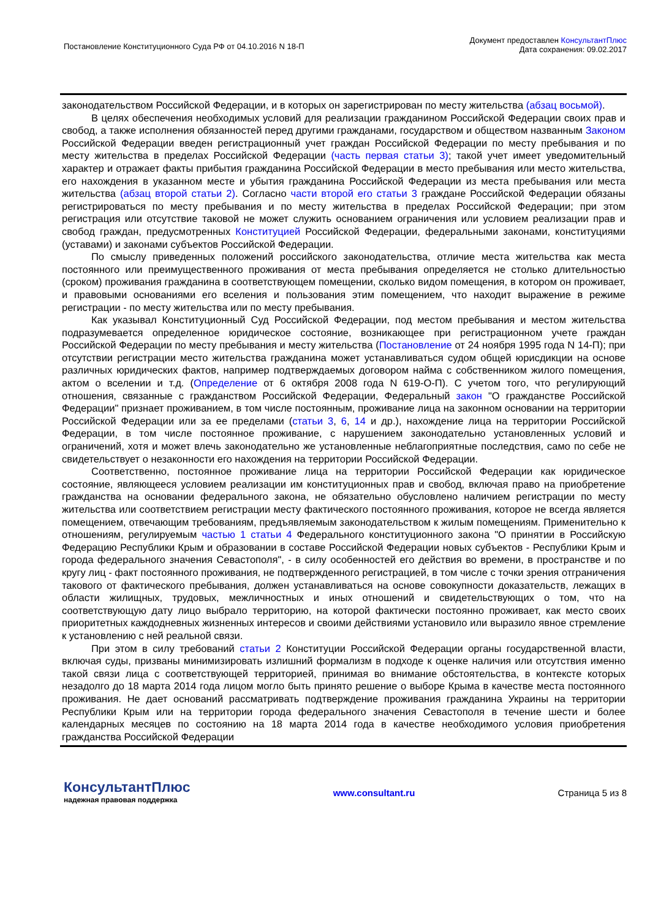Постановление Конституционного Суда РФ от 04.10.2016 N 18-П
Документ предоставлен КонсультантПлюс
Дата сохранения: 09.02.2017
законодательством Российской Федерации, и в которых он зарегистрирован по месту жительства (абзац восьмой).
В целях обеспечения необходимых условий для реализации гражданином Российской Федерации своих прав и свобод, а также исполнения обязанностей перед другими гражданами, государством и обществом названным Законом Российской Федерации введен регистрационный учет граждан Российской Федерации по месту пребывания и по месту жительства в пределах Российской Федерации (часть первая статьи 3); такой учет имеет уведомительный характер и отражает факты прибытия гражданина Российской Федерации в место пребывания или место жительства, его нахождения в указанном месте и убытия гражданина Российской Федерации из места пребывания или места жительства (абзац второй статьи 2). Согласно части второй его статьи 3 граждане Российской Федерации обязаны регистрироваться по месту пребывания и по месту жительства в пределах Российской Федерации; при этом регистрация или отсутствие таковой не может служить основанием ограничения или условием реализации прав и свобод граждан, предусмотренных Конституцией Российской Федерации, федеральными законами, конституциями (уставами) и законами субъектов Российской Федерации.
По смыслу приведенных положений российского законодательства, отличие места жительства как места постоянного или преимущественного проживания от места пребывания определяется не столько длительностью (сроком) проживания гражданина в соответствующем помещении, сколько видом помещения, в котором он проживает, и правовыми основаниями его вселения и пользования этим помещением, что находит выражение в режиме регистрации - по месту жительства или по месту пребывания.
Как указывал Конституционный Суд Российской Федерации, под местом пребывания и местом жительства подразумевается определенное юридическое состояние, возникающее при регистрационном учете граждан Российской Федерации по месту пребывания и месту жительства (Постановление от 24 ноября 1995 года N 14-П); при отсутствии регистрации место жительства гражданина может устанавливаться судом общей юрисдикции на основе различных юридических фактов, например подтверждаемых договором найма с собственником жилого помещения, актом о вселении и т.д. (Определение от 6 октября 2008 года N 619-О-П). С учетом того, что регулирующий отношения, связанные с гражданством Российской Федерации, Федеральный закон "О гражданстве Российской Федерации" признает проживанием, в том числе постоянным, проживание лица на законном основании на территории Российской Федерации или за ее пределами (статьи 3, 6, 14 и др.), нахождение лица на территории Российской Федерации, в том числе постоянное проживание, с нарушением законодательно установленных условий и ограничений, хотя и может влечь законодательно же установленные неблагоприятные последствия, само по себе не свидетельствует о незаконности его нахождения на территории Российской Федерации.
Соответственно, постоянное проживание лица на территории Российской Федерации как юридическое состояние, являющееся условием реализации им конституционных прав и свобод, включая право на приобретение гражданства на основании федерального закона, не обязательно обусловлено наличием регистрации по месту жительства или соответствием регистрации месту фактического постоянного проживания, которое не всегда является помещением, отвечающим требованиям, предъявляемым законодательством к жилым помещениям. Применительно к отношениям, регулируемым частью 1 статьи 4 Федерального конституционного закона "О принятии в Российскую Федерацию Республики Крым и образовании в составе Российской Федерации новых субъектов - Республики Крым и города федерального значения Севастополя", - в силу особенностей его действия во времени, в пространстве и по кругу лиц - факт постоянного проживания, не подтвержденного регистрацией, в том числе с точки зрения отграничения такового от фактического пребывания, должен устанавливаться на основе совокупности доказательств, лежащих в области жилищных, трудовых, межличностных и иных отношений и свидетельствующих о том, что на соответствующую дату лицо выбрало территорию, на которой фактически постоянно проживает, как место своих приоритетных каждодневных жизненных интересов и своими действиями установило или выразило явное стремление к установлению с ней реальной связи.
При этом в силу требований статьи 2 Конституции Российской Федерации органы государственной власти, включая суды, призваны минимизировать излишний формализм в подходе к оценке наличия или отсутствия именно такой связи лица с соответствующей территорией, принимая во внимание обстоятельства, в контексте которых незадолго до 18 марта 2014 года лицом могло быть принято решение о выборе Крыма в качестве места постоянного проживания. Не дает оснований рассматривать подтверждение проживания гражданина Украины на территории Республики Крым или на территории города федерального значения Севастополя в течение шести и более календарных месяцев по состоянию на 18 марта 2014 года в качестве необходимого условия приобретения гражданства Российской Федерации
КонсультантПлюс
надежная правовая поддержка
www.consultant.ru Страница 5 из 8